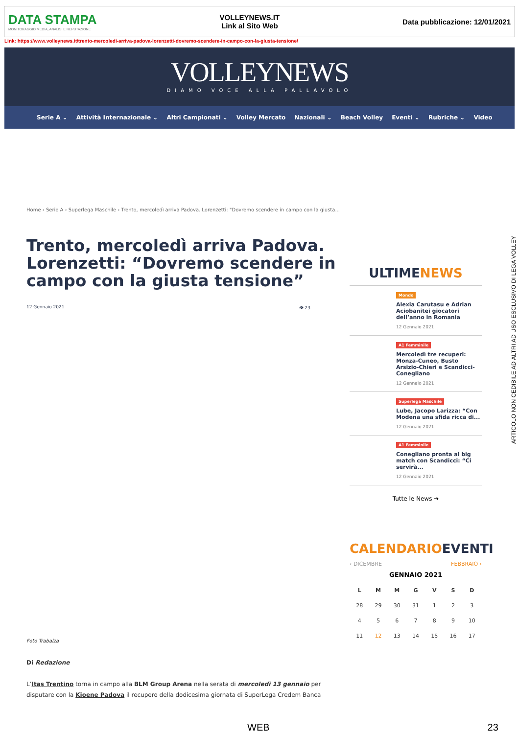DATA STAMPA
MONITORAGGIO MEDIA, ANALISI E REPUTAZIONE
VOLLEYNEWS.IT
Link al Sito Web
Data pubblicazione: 12/01/2021
Link: https://www.volleynews.it/trento-mercoledi-arriva-padova-lorenzetti-dovremo-scendere-in-campo-con-la-giusta-tensione/
VOLLEYNEWS
DIAMO VOCE ALLA PALLAVOLO
Serie A ⌄ Attività Internazionale ⌄ Altri Campionati ⌄ Volley Mercato Nazionali ⌄ Beach Volley Eventi ⌄ Rubriche ⌄ Video
Home › Serie A › Superlega Maschile › Trento, mercoledì arriva Padova. Lorenzetti: "Dovremo scendere in campo con la giusta...
Trento, mercoledì arriva Padova. Lorenzetti: “Dovremo scendere in campo con la giusta tensione”
12 Gennaio 2021 👁 23
Foto Trabalza
Di Redazione
L’Itas Trentino torna in campo alla BLM Group Arena nella serata di mercoledì 13 gennaio per disputare con la Kioene Padova il recupero della dodicesima giornata di SuperLega Credem Banca
ULTIMENEWS
Mondo
Alexia Carutasu e Adrian Aciobanitei giocatori dell’anno in Romania
12 Gennaio 2021
A1 Femminile
Mercoledì tre recuperi: Monza-Cuneo, Busto Arsizio-Chieri e Scandicci-Conegliano
12 Gennaio 2021
Superlega Maschile
Lube, Jacopo Larizza: “Con Modena una sfida ricca di...
12 Gennaio 2021
A1 Femminile
Conegliano pronta al big match con Scandicci: “Ci servirà...
12 Gennaio 2021
Tutte le News ➔
CALENDARIOEVENTI
‹ DICEMBRE FEBBRAIO ›
GENNAIO 2021
| L | M | M | G | V | S | D |
| --- | --- | --- | --- | --- | --- | --- |
| 28 | 29 | 30 | 31 | 1 | 2 | 3 |
| 4 | 5 | 6 | 7 | 8 | 9 | 10 |
| 11 | 12 | 13 | 14 | 15 | 16 | 17 |
ARTICOLO NON CEDIBILE AD ALTRI AD USO ESCLUSIVO DI LEGA VOLLEY
WEB 23